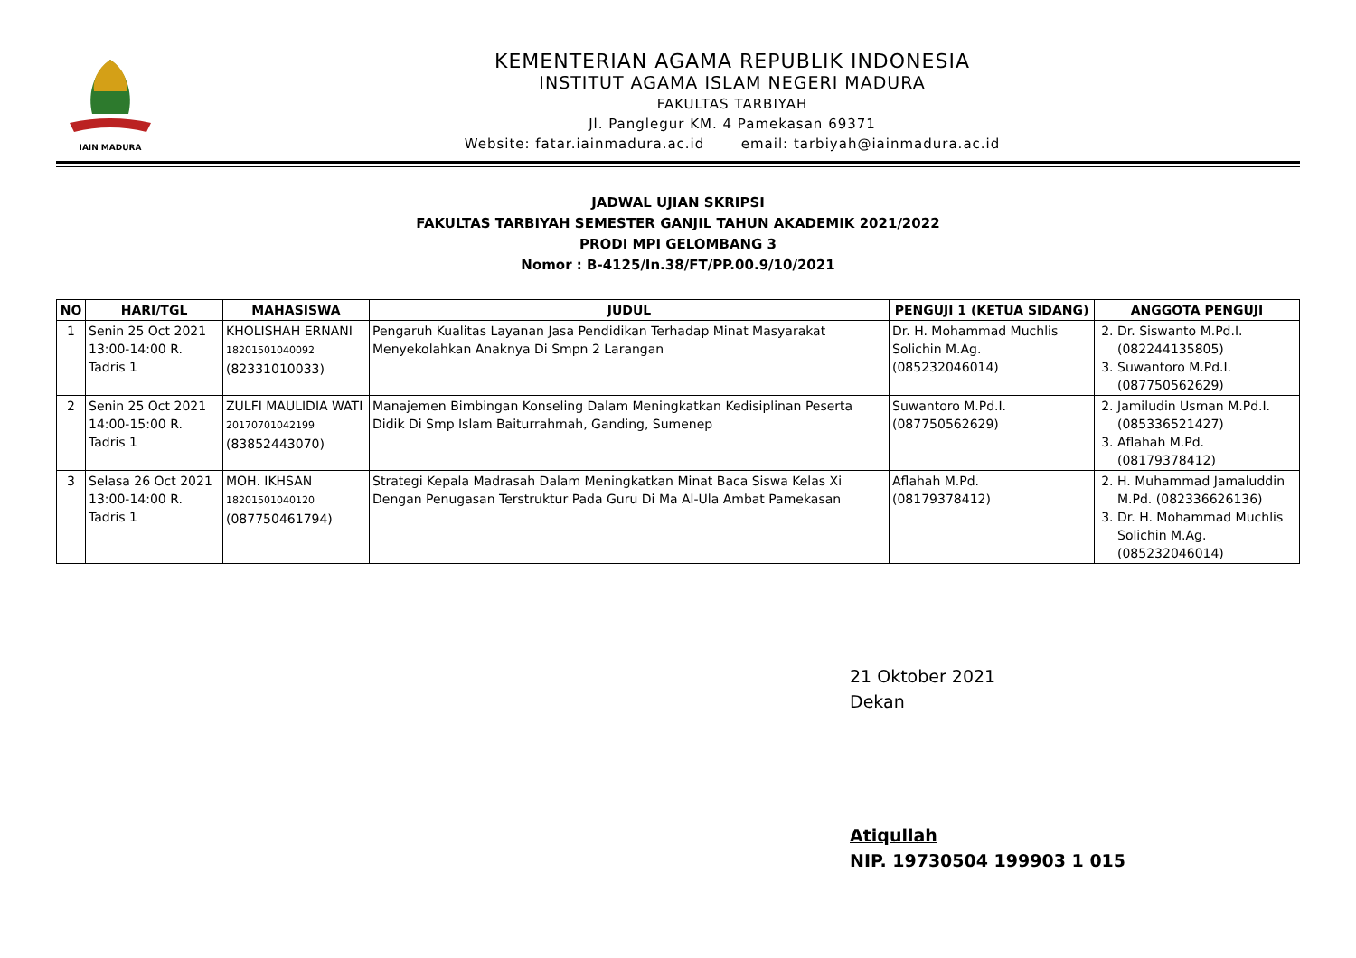IAIN MADURA
KEMENTERIAN AGAMA REPUBLIK INDONESIA
INSTITUT AGAMA ISLAM NEGERI MADURA
FAKULTAS TARBIYAH
Jl. Panglegur KM. 4 Pamekasan 69371
Website: fatar.iainmadura.ac.id email: tarbiyah@iainmadura.ac.id
JADWAL UJIAN SKRIPSI
FAKULTAS TARBIYAH SEMESTER GANJIL TAHUN AKADEMIK 2021/2022
PRODI MPI GELOMBANG 3
Nomor : B-4125/In.38/FT/PP.00.9/10/2021
| NO | HARI/TGL | MAHASISWA | JUDUL | PENGUJI 1 (KETUA SIDANG) | ANGGOTA PENGUJI |
| --- | --- | --- | --- | --- | --- |
| 1 | Senin 25 Oct 2021 13:00-14:00 R. Tadris 1 | KHOLISHAH ERNANI 18201501040092 (82331010033) | Pengaruh Kualitas Layanan Jasa Pendidikan Terhadap Minat Masyarakat Menyekolahkan Anaknya Di Smpn 2 Larangan | Dr. H. Mohammad Muchlis Solichin M.Ag. (085232046014) | 2. Dr. Siswanto M.Pd.I. (082244135805) 3. Suwantoro M.Pd.I. (087750562629) |
| 2 | Senin 25 Oct 2021 14:00-15:00 R. Tadris 1 | ZULFI MAULIDIA WATI 20170701042199 (83852443070) | Manajemen Bimbingan Konseling Dalam Meningkatkan Kedisiplinan Peserta Didik Di Smp Islam Baiturrahmah, Ganding, Sumenep | Suwantoro M.Pd.I. (087750562629) | 2. Jamiludin Usman M.Pd.I. (085336521427) 3. Aflahah M.Pd. (08179378412) |
| 3 | Selasa 26 Oct 2021 13:00-14:00 R. Tadris 1 | MOH. IKHSAN 18201501040120 (087750461794) | Strategi Kepala Madrasah Dalam Meningkatkan Minat Baca Siswa Kelas Xi Dengan Penugasan Terstruktur Pada Guru Di Ma Al-Ula Ambat Pamekasan | Aflahah M.Pd. (08179378412) | 2. H. Muhammad Jamaluddin M.Pd. (082336626136) 3. Dr. H. Mohammad Muchlis Solichin M.Ag. (085232046014) |
21 Oktober 2021
Dekan
Atiqullah
NIP. 19730504 199903 1 015